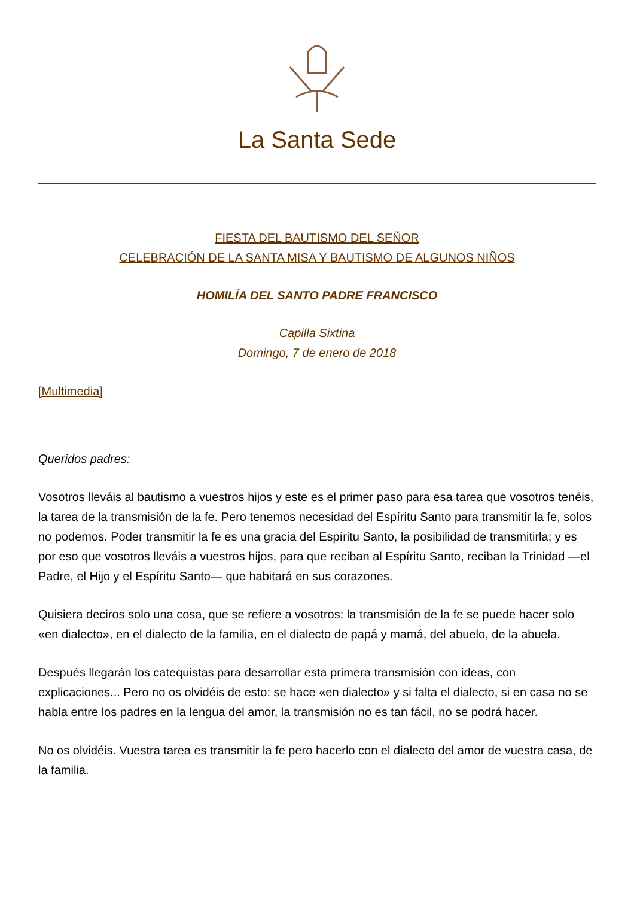La Santa Sede
FIESTA DEL BAUTISMO DEL SEÑOR
CELEBRACIÓN DE LA SANTA MISA Y BAUTISMO DE ALGUNOS NIÑOS
HOMILÍA DEL SANTO PADRE FRANCISCO
Capilla Sixtina
Domingo, 7 de enero de 2018
[Multimedia]
Queridos padres:
Vosotros lleváis al bautismo a vuestros hijos y este es el primer paso para esa tarea que vosotros tenéis, la tarea de la transmisión de la fe. Pero tenemos necesidad del Espíritu Santo para transmitir la fe, solos no podemos. Poder transmitir la fe es una gracia del Espíritu Santo, la posibilidad de transmitirla; y es por eso que vosotros lleváis a vuestros hijos, para que reciban al Espíritu Santo, reciban la Trinidad —el Padre, el Hijo y el Espíritu Santo— que habitará en sus corazones.
Quisiera deciros solo una cosa, que se refiere a vosotros: la transmisión de la fe se puede hacer solo «en dialecto», en el dialecto de la familia, en el dialecto de papá y mamá, del abuelo, de la abuela.
Después llegarán los catequistas para desarrollar esta primera transmisión con ideas, con explicaciones... Pero no os olvidéis de esto: se hace «en dialecto» y si falta el dialecto, si en casa no se habla entre los padres en la lengua del amor, la transmisión no es tan fácil, no se podrá hacer.
No os olvidéis. Vuestra tarea es transmitir la fe pero hacerlo con el dialecto del amor de vuestra casa, de la familia.